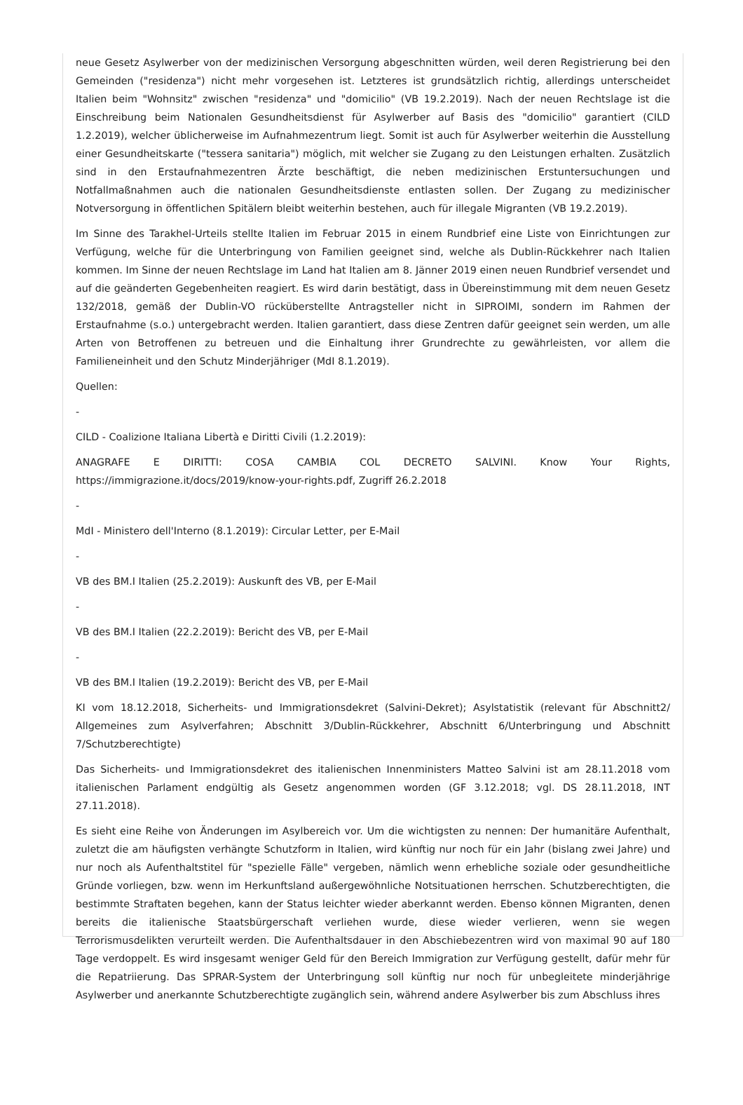neue Gesetz Asylwerber von der medizinischen Versorgung abgeschnitten würden, weil deren Registrierung bei den Gemeinden ("residenza") nicht mehr vorgesehen ist. Letzteres ist grundsätzlich richtig, allerdings unterscheidet Italien beim "Wohnsitz" zwischen "residenza" und "domicilio" (VB 19.2.2019). Nach der neuen Rechtslage ist die Einschreibung beim Nationalen Gesundheitsdienst für Asylwerber auf Basis des "domicilio" garantiert (CILD 1.2.2019), welcher üblicherweise im Aufnahmezentrum liegt. Somit ist auch für Asylwerber weiterhin die Ausstellung einer Gesundheitskarte ("tessera sanitaria") möglich, mit welcher sie Zugang zu den Leistungen erhalten. Zusätzlich sind in den Erstaufnahmezentren Ärzte beschäftigt, die neben medizinischen Erstuntersuchungen und Notfallmaßnahmen auch die nationalen Gesundheitsdienste entlasten sollen. Der Zugang zu medizinischer Notversorgung in öffentlichen Spitälern bleibt weiterhin bestehen, auch für illegale Migranten (VB 19.2.2019).
Im Sinne des Tarakhel-Urteils stellte Italien im Februar 2015 in einem Rundbrief eine Liste von Einrichtungen zur Verfügung, welche für die Unterbringung von Familien geeignet sind, welche als Dublin-Rückkehrer nach Italien kommen. Im Sinne der neuen Rechtslage im Land hat Italien am 8. Jänner 2019 einen neuen Rundbrief versendet und auf die geänderten Gegebenheiten reagiert. Es wird darin bestätigt, dass in Übereinstimmung mit dem neuen Gesetz 132/2018, gemäß der Dublin-VO rücküberstellte Antragsteller nicht in SIPROIMI, sondern im Rahmen der Erstaufnahme (s.o.) untergebracht werden. Italien garantiert, dass diese Zentren dafür geeignet sein werden, um alle Arten von Betroffenen zu betreuen und die Einhaltung ihrer Grundrechte zu gewährleisten, vor allem die Familieneinheit und den Schutz Minderjähriger (MdI 8.1.2019).
Quellen:
-
CILD - Coalizione Italiana Libertà e Diritti Civili (1.2.2019):
ANAGRAFE E DIRITTI: COSA CAMBIA COL DECRETO SALVINI. Know Your Rights, https://immigrazione.it/docs/2019/know-your-rights.pdf, Zugriff 26.2.2018
-
MdI - Ministero dell'Interno (8.1.2019): Circular Letter, per E-Mail
-
VB des BM.I Italien (25.2.2019): Auskunft des VB, per E-Mail
-
VB des BM.I Italien (22.2.2019): Bericht des VB, per E-Mail
-
VB des BM.I Italien (19.2.2019): Bericht des VB, per E-Mail
KI vom 18.12.2018, Sicherheits- und Immigrationsdekret (Salvini-Dekret); Asylstatistik (relevant für Abschnitt2/ Allgemeines zum Asylverfahren; Abschnitt 3/Dublin-Rückkehrer, Abschnitt 6/Unterbringung und Abschnitt 7/Schutzberechtigte)
Das Sicherheits- und Immigrationsdekret des italienischen Innenministers Matteo Salvini ist am 28.11.2018 vom italienischen Parlament endgültig als Gesetz angenommen worden (GF 3.12.2018; vgl. DS 28.11.2018, INT 27.11.2018).
Es sieht eine Reihe von Änderungen im Asylbereich vor. Um die wichtigsten zu nennen: Der humanitäre Aufenthalt, zuletzt die am häufigsten verhängte Schutzform in Italien, wird künftig nur noch für ein Jahr (bislang zwei Jahre) und nur noch als Aufenthaltstitel für "spezielle Fälle" vergeben, nämlich wenn erhebliche soziale oder gesundheitliche Gründe vorliegen, bzw. wenn im Herkunftsland außergewöhnliche Notsituationen herrschen. Schutzberechtigten, die bestimmte Straftaten begehen, kann der Status leichter wieder aberkannt werden. Ebenso können Migranten, denen bereits die italienische Staatsbürgerschaft verliehen wurde, diese wieder verlieren, wenn sie wegen Terrorismusdelikten verurteilt werden. Die Aufenthaltsdauer in den Abschiebezentren wird von maximal 90 auf 180 Tage verdoppelt. Es wird insgesamt weniger Geld für den Bereich Immigration zur Verfügung gestellt, dafür mehr für die Repatriierung. Das SPRAR-System der Unterbringung soll künftig nur noch für unbegleitete minderjährige Asylwerber und anerkannte Schutzberechtigte zugänglich sein, während andere Asylwerber bis zum Abschluss ihres